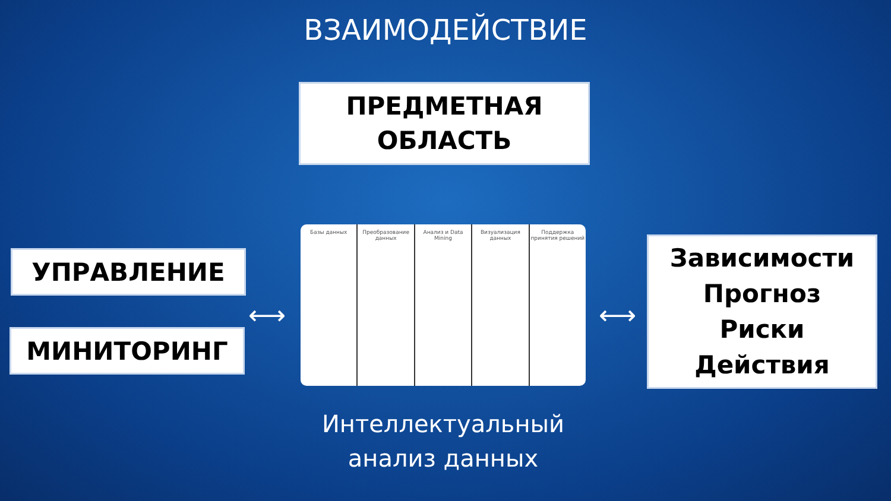ВЗАИМОДЕЙСТВИЕ
ПРЕДМЕТНАЯ
ОБЛАСТЬ
УПРАВЛЕНИЕ
МИНИТОРИНГ
⟷
Базы данных Преобразование данных Анализ и Data Mining Визуализация данных Поддержка принятия решений
⟷
Зависимости
Прогноз
Риски
Действия
Интеллектуальный
анализ данных